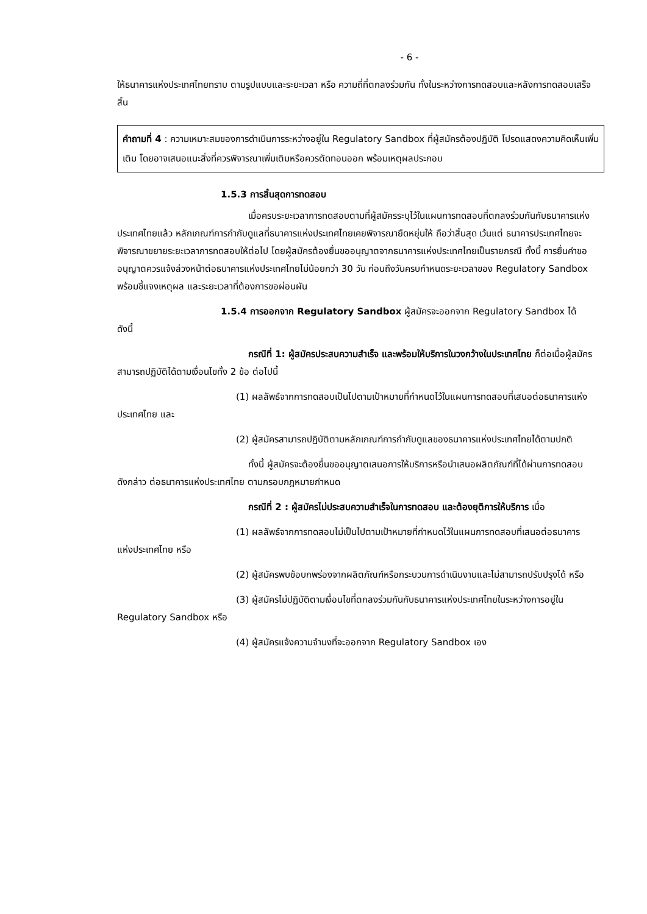- 6 -
ให้ธนาคารแห่งประเทศไทยทราบ ตามรูปแบบและระยะเวลา หรือ ความถี่ที่ตกลงร่วมกัน ทั้งในระหว่างการทดสอบและหลังการทดสอบเสร็จสิ้น
คำถามที่ 4 : ความเหมาะสมของการดำเนินการระหว่างอยู่ใน Regulatory Sandbox ที่ผู้สมัครต้องปฏิบัติ โปรดแสดงความคิดเห็นเพิ่มเติม โดยอาจเสนอแนะสิ่งที่ควรพิจารณาเพิ่มเติมหรือควรตัดทอนออก พร้อมเหตุผลประกอบ
1.5.3 การสิ้นสุดการทดสอบ
เมื่อครบระยะเวลาการทดสอบตามที่ผู้สมัครระบุไว้ในแผนการทดสอบที่ตกลงร่วมกันกับธนาคารแห่งประเทศไทยแล้ว หลักเกณฑ์การกำกับดูแลที่ธนาคารแห่งประเทศไทยเคยพิจารณายืดหยุ่นให้ ถือว่าสิ้นสุด เว้นแต่ ธนาคารประเทศไทยจะพิจารณาขยายระยะเวลาการทดสอบให้ต่อไป โดยผู้สมัครต้องยื่นขออนุญาตจากธนาคารแห่งประเทศไทยเป็นรายกรณี ทั้งนี้ การยื่นคำขออนุญาตควรแจ้งล่วงหน้าต่อธนาคารแห่งประเทศไทยไม่น้อยกว่า 30 วัน ก่อนถึงวันครบกำหนดระยะเวลาของ Regulatory Sandbox พร้อมชี้แจงเหตุผล และระยะเวลาที่ต้องการขอผ่อนผัน
1.5.4 การออกจาก Regulatory Sandbox ผู้สมัครจะออกจาก Regulatory Sandbox ได้ ดังนี้
กรณีที่ 1: ผู้สมัครประสบความสำเร็จ และพร้อมให้บริการในวงกว้างในประเทศไทย ก็ต่อเมื่อผู้สมัครสามารถปฏิบัติได้ตามเงื่อนไขทั้ง 2 ข้อ ต่อไปนี้
(1) ผลลัพธ์จากการทดสอบเป็นไปตามเป้าหมายที่กำหนดไว้ในแผนการทดสอบที่เสนอต่อธนาคารแห่งประเทศไทย และ
(2) ผู้สมัครสามารถปฏิบัติตามหลักเกณฑ์การกำกับดูแลของธนาคารแห่งประเทศไทยได้ตามปกติ
ทั้งนี้ ผู้สมัครจะต้องยื่นขออนุญาตเสนอการให้บริการหรือนำเสนอผลิตภัณฑ์ที่ได้ผ่านการทดสอบดังกล่าว ต่อธนาคารแห่งประเทศไทย ตามกรอบกฎหมายกำหนด
กรณีที่ 2 : ผู้สมัครไม่ประสบความสำเร็จในการทดสอบ และต้องยุติการให้บริการ เมื่อ
(1) ผลลัพธ์จากการทดสอบไม่เป็นไปตามเป้าหมายที่กำหนดไว้ในแผนการทดสอบที่เสนอต่อธนาคารแห่งประเทศไทย หรือ
(2) ผู้สมัครพบข้อบกพร่องจากผลิตภัณฑ์หรือกระบวนการดำเนินงานและไม่สามารถปรับปรุงได้ หรือ
(3) ผู้สมัครไม่ปฏิบัติตามเงื่อนไขที่ตกลงร่วมกันกับธนาคารแห่งประเทศไทยในระหว่างการอยู่ใน Regulatory Sandbox หรือ
(4) ผู้สมัครแจ้งความจำนงที่จะออกจาก Regulatory Sandbox เอง